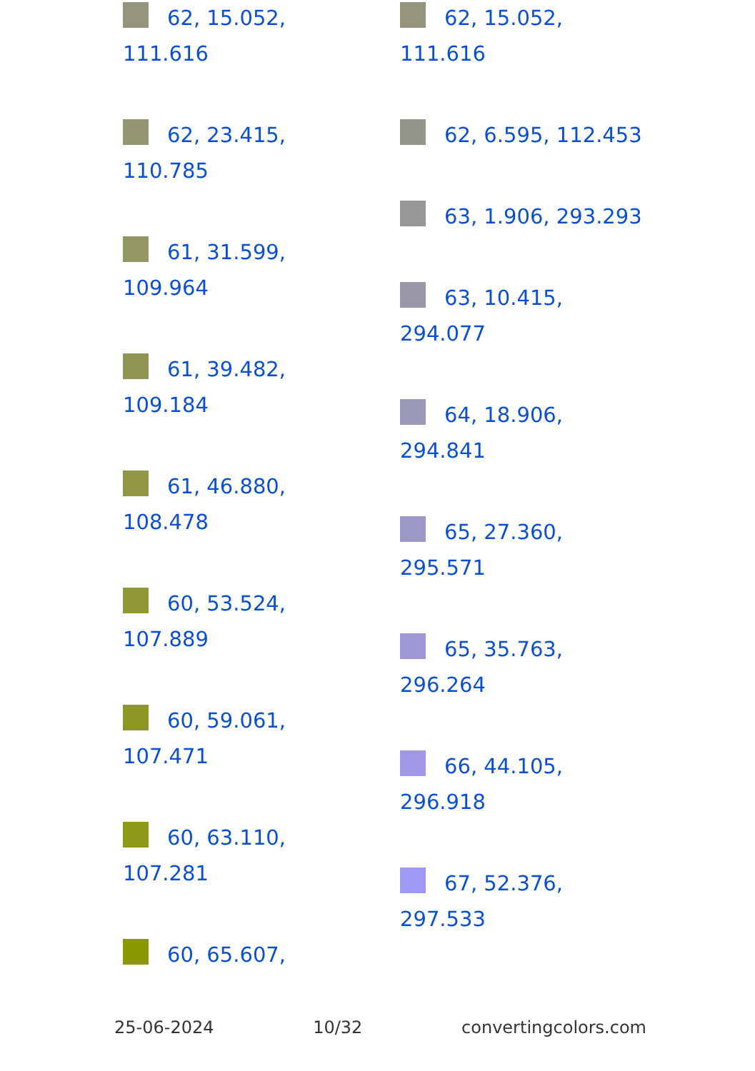62, 15.052, 111.616
62, 23.415, 110.785
61, 31.599, 109.964
61, 39.482, 109.184
61, 46.880, 108.478
60, 53.524, 107.889
60, 59.061, 107.471
60, 63.110, 107.281
60, 65.607,
62, 15.052,
111.616
62, 6.595, 112.453
63, 1.906, 293.293
63, 10.415,
294.077
64, 18.906,
294.841
65, 27.360,
295.571
65, 35.763,
296.264
66, 44.105,
296.918
67, 52.376,
297.533
25-06-2024 10/32 convertingcolors.com